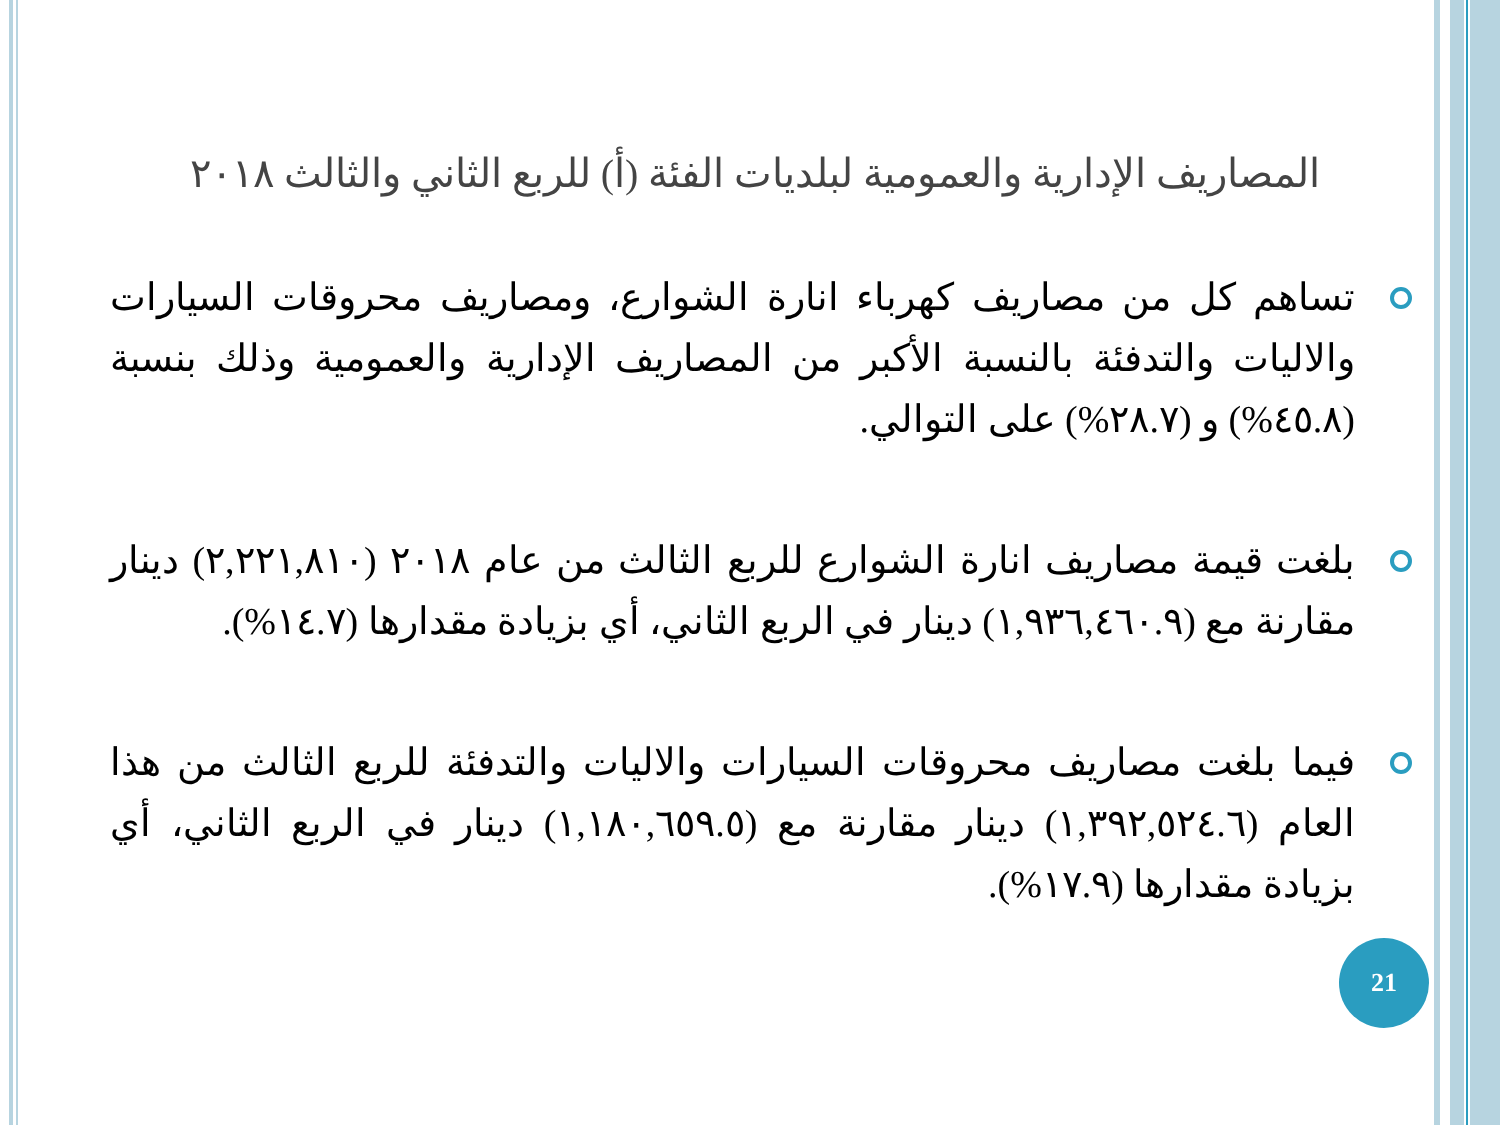المصاريف الإدارية والعمومية لبلديات الفئة (أ) للربع الثاني والثالث ٢٠١٨
تساهم كل من مصاريف كهرباء انارة الشوارع، ومصاريف محروقات السيارات والاليات والتدفئة بالنسبة الأكبر من المصاريف الإدارية والعمومية وذلك بنسبة (٤٥.٨%) و (٢٨.٧%) على التوالي.
بلغت قيمة مصاريف انارة الشوارع للربع الثالث من عام ٢٠١٨ (٢,٢٢١,٨١٠) دينار مقارنة مع (١,٩٣٦,٤٦٠.٩) دينار في الربع الثاني، أي بزيادة مقدارها (١٤.٧%).
فيما بلغت مصاريف محروقات السيارات والاليات والتدفئة للربع الثالث من هذا العام (١,٣٩٢,٥٢٤.٦) دينار مقارنة مع (١,١٨٠,٦٥٩.٥) دينار في الربع الثاني، أي بزيادة مقدارها (١٧.٩%).
21